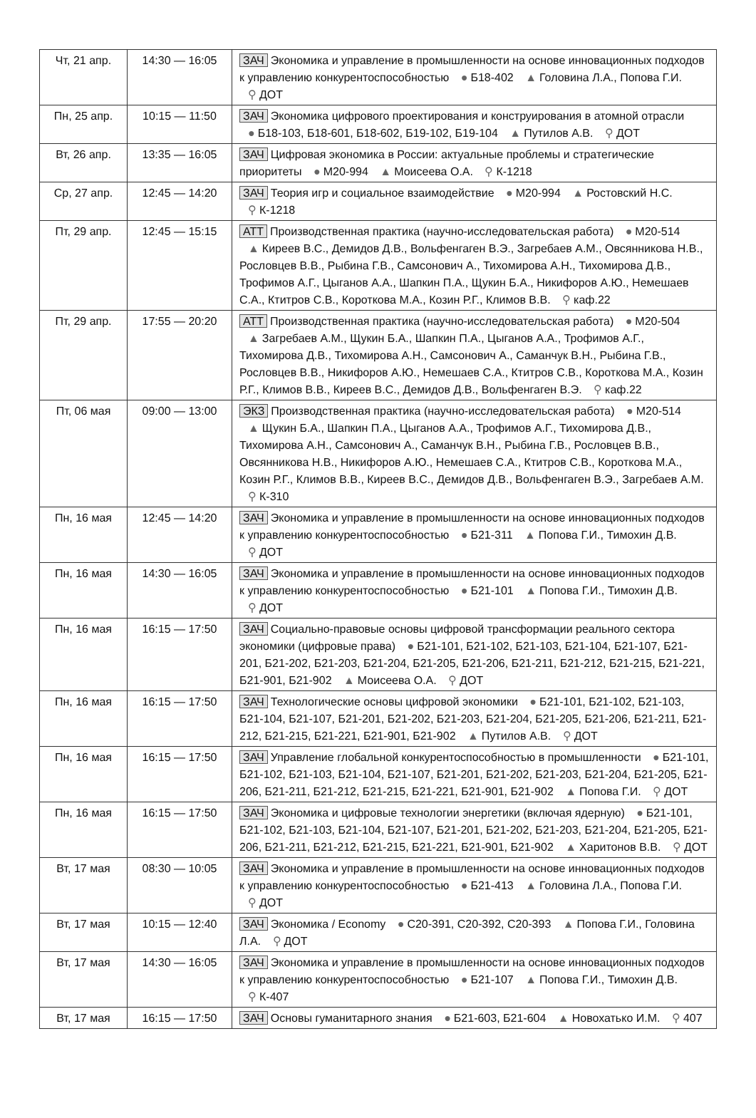| Чт, 21 апр. | 14:30 — 16:05 | ЗАЧ Экономика и управление в промышленности на основе инновационных подходов к управлению конкурентоспособностью ● Б18-402 ▲ Головина Л.А., Попова Г.И. ⚲ ДОТ |
| Пн, 25 апр. | 10:15 — 11:50 | ЗАЧ Экономика цифрового проектирования и конструирования в атомной отрасли ● Б18-103, Б18-601, Б18-602, Б19-102, Б19-104 ▲ Путилов А.В. ⚲ ДОТ |
| Вт, 26 апр. | 13:35 — 16:05 | ЗАЧ Цифровая экономика в России: актуальные проблемы и стратегические приоритеты ● М20-994 ▲ Моисеева О.А. ⚲ К-1218 |
| Ср, 27 апр. | 12:45 — 14:20 | ЗАЧ Теория игр и социальное взаимодействие ● М20-994 ▲ Ростовский Н.С. ⚲ К-1218 |
| Пт, 29 апр. | 12:45 — 15:15 | АТТ Производственная практика (научно-исследовательская работа) ● М20-514 ▲ Киреев В.С., Демидов Д.В., Вольфенгаген В.Э., Загребаев А.М., Овсянникова Н.В., Рословцев В.В., Рыбина Г.В., Самсонович А., Тихомирова А.Н., Тихомирова Д.В., Трофимов А.Г., Цыганов А.А., Шапкин П.А., Щукин Б.А., Никифоров А.Ю., Немешаев С.А., Ктитров С.В., Короткова М.А., Козин Р.Г., Климов В.В. ⚲ каф.22 |
| Пт, 29 апр. | 17:55 — 20:20 | АТТ Производственная практика (научно-исследовательская работа) ● М20-504 ▲ Загребаев А.М., Щукин Б.А., Шапкин П.А., Цыганов А.А., Трофимов А.Г., Тихомирова Д.В., Тихомирова А.Н., Самсонович А., Саманчук В.Н., Рыбина Г.В., Рословцев В.В., Никифоров А.Ю., Немешаев С.А., Ктитров С.В., Короткова М.А., Козин Р.Г., Климов В.В., Киреев В.С., Демидов Д.В., Вольфенгаген В.Э. ⚲ каф.22 |
| Пт, 06 мая | 09:00 — 13:00 | ЭКЗ Производственная практика (научно-исследовательская работа) ● М20-514 ▲ Щукин Б.А., Шапкин П.А., Цыганов А.А., Трофимов А.Г., Тихомирова Д.В., Тихомирова А.Н., Самсонович А., Саманчук В.Н., Рыбина Г.В., Рословцев В.В., Овсянникова Н.В., Никифоров А.Ю., Немешаев С.А., Ктитров С.В., Короткова М.А., Козин Р.Г., Климов В.В., Киреев В.С., Демидов Д.В., Вольфенгаген В.Э., Загребаев А.М. ⚲ К-310 |
| Пн, 16 мая | 12:45 — 14:20 | ЗАЧ Экономика и управление в промышленности на основе инновационных подходов к управлению конкурентоспособностью ● Б21-311 ▲ Попова Г.И., Тимохин Д.В. ⚲ ДОТ |
| Пн, 16 мая | 14:30 — 16:05 | ЗАЧ Экономика и управление в промышленности на основе инновационных подходов к управлению конкурентоспособностью ● Б21-101 ▲ Попова Г.И., Тимохин Д.В. ⚲ ДОТ |
| Пн, 16 мая | 16:15 — 17:50 | ЗАЧ Социально-правовые основы цифровой трансформации реального сектора экономики (цифровые права) ● Б21-101, Б21-102, Б21-103, Б21-104, Б21-107, Б21-201, Б21-202, Б21-203, Б21-204, Б21-205, Б21-206, Б21-211, Б21-212, Б21-215, Б21-221, Б21-901, Б21-902 ▲ Моисеева О.А. ⚲ ДОТ |
| Пн, 16 мая | 16:15 — 17:50 | ЗАЧ Технологические основы цифровой экономики ● Б21-101, Б21-102, Б21-103, Б21-104, Б21-107, Б21-201, Б21-202, Б21-203, Б21-204, Б21-205, Б21-206, Б21-211, Б21-212, Б21-215, Б21-221, Б21-901, Б21-902 ▲ Путилов А.В. ⚲ ДОТ |
| Пн, 16 мая | 16:15 — 17:50 | ЗАЧ Управление глобальной конкурентоспособностью в промышленности ● Б21-101, Б21-102, Б21-103, Б21-104, Б21-107, Б21-201, Б21-202, Б21-203, Б21-204, Б21-205, Б21-206, Б21-211, Б21-212, Б21-215, Б21-221, Б21-901, Б21-902 ▲ Попова Г.И. ⚲ ДОТ |
| Пн, 16 мая | 16:15 — 17:50 | ЗАЧ Экономика и цифровые технологии энергетики (включая ядерную) ● Б21-101, Б21-102, Б21-103, Б21-104, Б21-107, Б21-201, Б21-202, Б21-203, Б21-204, Б21-205, Б21-206, Б21-211, Б21-212, Б21-215, Б21-221, Б21-901, Б21-902 ▲ Харитонов В.В. ⚲ ДОТ |
| Вт, 17 мая | 08:30 — 10:05 | ЗАЧ Экономика и управление в промышленности на основе инновационных подходов к управлению конкурентоспособностью ● Б21-413 ▲ Головина Л.А., Попова Г.И. ⚲ ДОТ |
| Вт, 17 мая | 10:15 — 12:40 | ЗАЧ Экономика / Economy ● С20-391, С20-392, С20-393 ▲ Попова Г.И., Головина Л.А. ⚲ ДОТ |
| Вт, 17 мая | 14:30 — 16:05 | ЗАЧ Экономика и управление в промышленности на основе инновационных подходов к управлению конкурентоспособностью ● Б21-107 ▲ Попова Г.И., Тимохин Д.В. ⚲ К-407 |
| Вт, 17 мая | 16:15 — 17:50 | ЗАЧ Основы гуманитарного знания ● Б21-603, Б21-604 ▲ Новохатько И.М. ⚲ 407 |